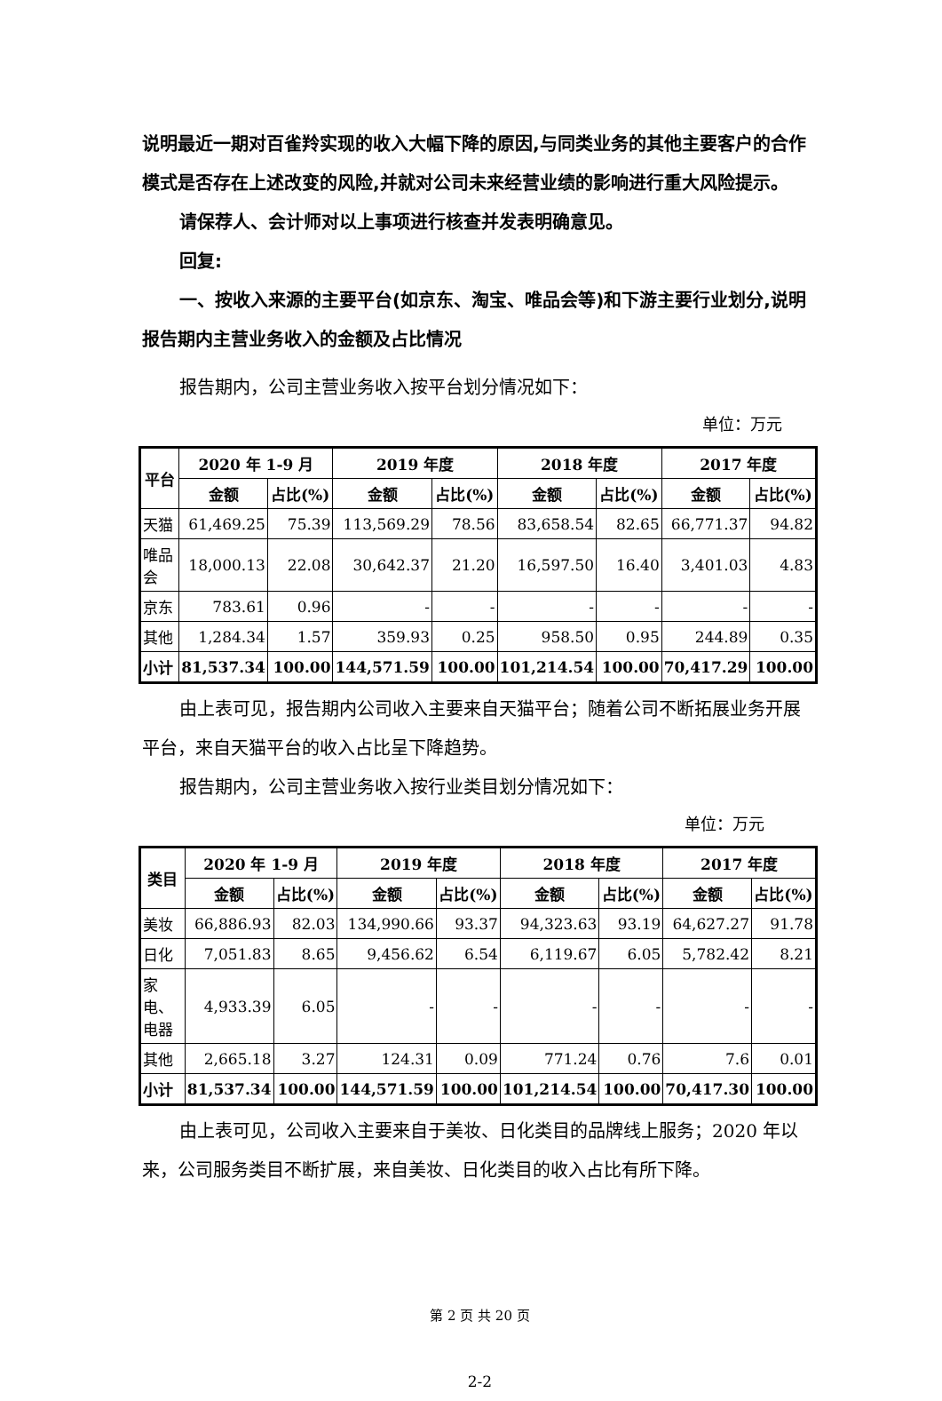说明最近一期对百雀羚实现的收入大幅下降的原因,与同类业务的其他主要客户的合作模式是否存在上述改变的风险,并就对公司未来经营业绩的影响进行重大风险提示。
请保荐人、会计师对以上事项进行核查并发表明确意见。
回复:
一、按收入来源的主要平台(如京东、淘宝、唯品会等)和下游主要行业划分,说明报告期内主营业务收入的金额及占比情况
报告期内，公司主营业务收入按平台划分情况如下：
单位：万元
| 平台 | 2020 年 1-9 月 | | 2019 年度 | | 2018 年度 | | 2017 年度 | |
| --- | --- | --- | --- | --- | --- | --- | --- | --- |
| | 金额 | 占比(%) | 金额 | 占比(%) | 金额 | 占比(%) | 金额 | 占比(%) |
| 天猫 | 61,469.25 | 75.39 | 113,569.29 | 78.56 | 83,658.54 | 82.65 | 66,771.37 | 94.82 |
| 唯品会 | 18,000.13 | 22.08 | 30,642.37 | 21.20 | 16,597.50 | 16.40 | 3,401.03 | 4.83 |
| 京东 | 783.61 | 0.96 | - | - | - | - | - | - |
| 其他 | 1,284.34 | 1.57 | 359.93 | 0.25 | 958.50 | 0.95 | 244.89 | 0.35 |
| 小计 | 81,537.34 | 100.00 | 144,571.59 | 100.00 | 101,214.54 | 100.00 | 70,417.29 | 100.00 |
由上表可见，报告期内公司收入主要来自天猫平台；随着公司不断拓展业务开展平台，来自天猫平台的收入占比呈下降趋势。
报告期内，公司主营业务收入按行业类目划分情况如下：
单位：万元
| 类目 | 2020 年 1-9 月 | | 2019 年度 | | 2018 年度 | | 2017 年度 | |
| --- | --- | --- | --- | --- | --- | --- | --- | --- |
| | 金额 | 占比(%) | 金额 | 占比(%) | 金额 | 占比(%) | 金额 | 占比(%) |
| 美妆 | 66,886.93 | 82.03 | 134,990.66 | 93.37 | 94,323.63 | 93.19 | 64,627.27 | 91.78 |
| 日化 | 7,051.83 | 8.65 | 9,456.62 | 6.54 | 6,119.67 | 6.05 | 5,782.42 | 8.21 |
| 家电、电器 | 4,933.39 | 6.05 | - | - | - | - | - | - |
| 其他 | 2,665.18 | 3.27 | 124.31 | 0.09 | 771.24 | 0.76 | 7.6 | 0.01 |
| 小计 | 81,537.34 | 100.00 | 144,571.59 | 100.00 | 101,214.54 | 100.00 | 70,417.30 | 100.00 |
由上表可见，公司收入主要来自于美妆、日化类目的品牌线上服务；2020 年以来，公司服务类目不断扩展，来自美妆、日化类目的收入占比有所下降。
第 2 页 共 20 页
2-2